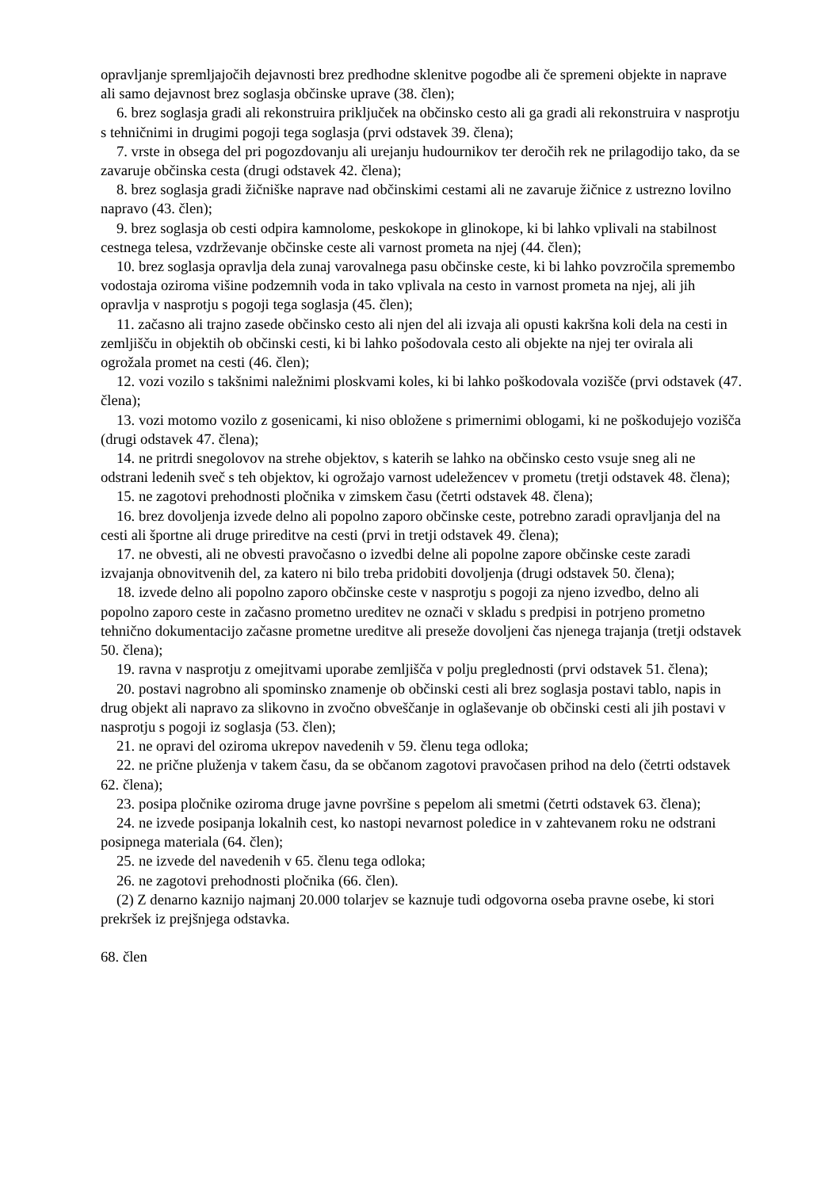opravljanje spremljajočih dejavnosti brez predhodne sklenitve pogodbe ali če spremeni objekte in naprave ali samo dejavnost brez soglasja občinske uprave (38. člen);
6. brez soglasja gradi ali rekonstruira priključek na občinsko cesto ali ga gradi ali rekonstruira v nasprotju s tehničnimi in drugimi pogoji tega soglasja (prvi odstavek 39. člena);
7. vrste in obsega del pri pogozdovanju ali urejanju hudournikov ter deročih rek ne prilagodijo tako, da se zavaruje občinska cesta (drugi odstavek 42. člena);
8. brez soglasja gradi žičniške naprave nad občinskimi cestami ali ne zavaruje žičnice z ustrezno lovilno napravo (43. člen);
9. brez soglasja ob cesti odpira kamnolome, peskokope in glinokope, ki bi lahko vplivali na stabilnost cestnega telesa, vzdrževanje občinske ceste ali varnost prometa na njej (44. člen);
10. brez soglasja opravlja dela zunaj varovalnega pasu občinske ceste, ki bi lahko povzročila spremembo vodostaja oziroma višine podzemnih voda in tako vplivala na cesto in varnost prometa na njej, ali jih opravlja v nasprotju s pogoji tega soglasja (45. člen);
11. začasno ali trajno zasede občinsko cesto ali njen del ali izvaja ali opusti kakršna koli dela na cesti in zemljišču in objektih ob občinski cesti, ki bi lahko pošodovala cesto ali objekte na njej ter ovirala ali ogrožala promet na cesti (46. člen);
12. vozi vozilo s takšnimi naležnimi ploskvami koles, ki bi lahko poškodovala vozišče (prvi odstavek (47. člena);
13. vozi motomo vozilo z gosenicami, ki niso obložene s primernimi oblogami, ki ne poškodujejo vozišča (drugi odstavek 47. člena);
14. ne pritrdi snegolovov na strehe objektov, s katerih se lahko na občinsko cesto vsuje sneg ali ne odstrani ledenih sveč s teh objektov, ki ogrožajo varnost udeležencev v prometu (tretji odstavek 48. člena);
15. ne zagotovi prehodnosti pločnika v zimskem času (četrti odstavek 48. člena);
16. brez dovoljenja izvede delno ali popolno zaporo občinske ceste, potrebno zaradi opravljanja del na cesti ali športne ali druge prireditve na cesti (prvi in tretji odstavek 49. člena);
17. ne obvesti, ali ne obvesti pravočasno o izvedbi delne ali popolne zapore občinske ceste zaradi izvajanja obnovitvenih del, za katero ni bilo treba pridobiti dovoljenja (drugi odstavek 50. člena);
18. izvede delno ali popolno zaporo občinske ceste v nasprotju s pogoji za njeno izvedbo, delno ali popolno zaporo ceste in začasno prometno ureditev ne označi v skladu s predpisi in potrjeno prometno tehnično dokumentacijo začasne prometne ureditve ali preseže dovoljeni čas njenega trajanja (tretji odstavek 50. člena);
19. ravna v nasprotju z omejitvami uporabe zemljišča v polju preglednosti (prvi odstavek 51. člena);
20. postavi nagrobno ali spominsko znamenje ob občinski cesti ali brez soglasja postavi tablo, napis in drug objekt ali napravo za slikovno in zvočno obveščanje in oglaševanje ob občinski cesti ali jih postavi v nasprotju s pogoji iz soglasja (53. člen);
21. ne opravi del oziroma ukrepov navedenih v 59. členu tega odloka;
22. ne prične pluženja v takem času, da se občanom zagotovi pravočasen prihod na delo (četrti odstavek 62. člena);
23. posipa pločnike oziroma druge javne površine s pepelom ali smetmi (četrti odstavek 63. člena);
24. ne izvede posipanja lokalnih cest, ko nastopi nevarnost poledice in v zahtevanem roku ne odstrani posipnega materiala (64. člen);
25. ne izvede del navedenih v 65. členu tega odloka;
26. ne zagotovi prehodnosti pločnika (66. člen).
(2) Z denarno kaznijo najmanj 20.000 tolarjev se kaznuje tudi odgovorna oseba pravne osebe, ki stori prekršek iz prejšnjega odstavka.
68. člen